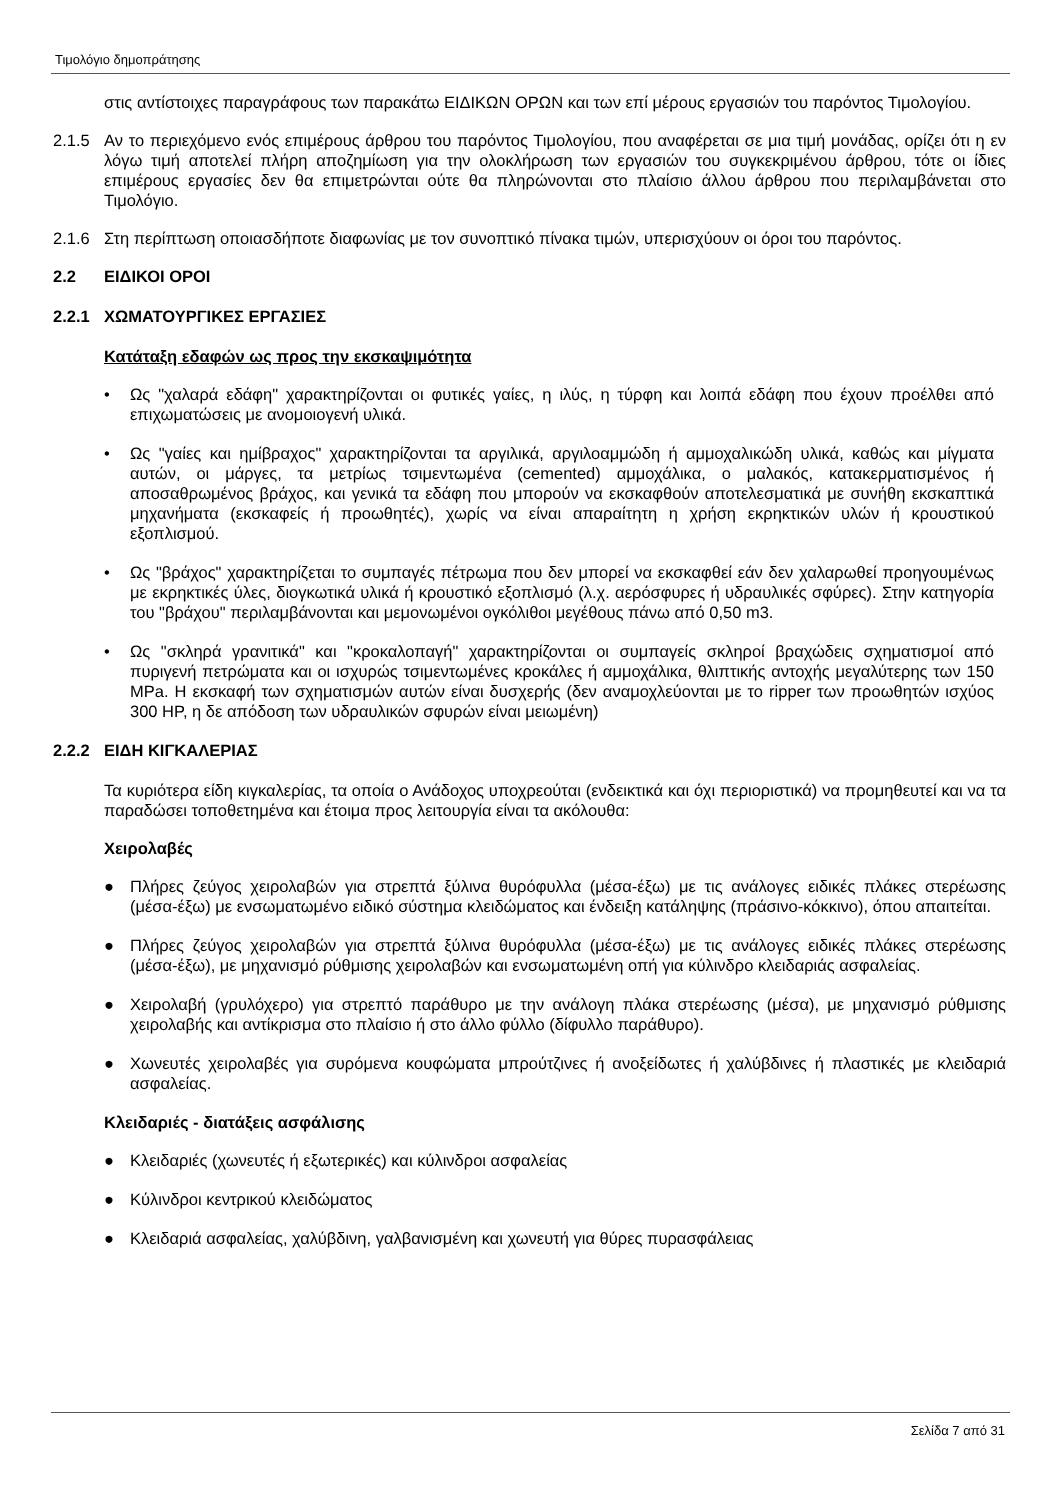Τιμολόγιο δημοπράτησης
στις αντίστοιχες παραγράφους των παρακάτω ΕΙΔΙΚΩΝ ΟΡΩΝ και των επί μέρους εργασιών του παρόντος Τιμολογίου.
2.1.5 Αν το περιεχόμενο ενός επιμέρους άρθρου του παρόντος Τιμολογίου, που αναφέρεται σε μια τιμή μονάδας, ορίζει ότι η εν λόγω τιμή αποτελεί πλήρη αποζημίωση για την ολοκλήρωση των εργασιών του συγκεκριμένου άρθρου, τότε οι ίδιες επιμέρους εργασίες δεν θα επιμετρώνται ούτε θα πληρώνονται στο πλαίσιο άλλου άρθρου που περιλαμβάνεται στο Τιμολόγιο.
2.1.6 Στη περίπτωση οποιασδήποτε διαφωνίας με τον συνοπτικό πίνακα τιμών, υπερισχύουν οι όροι του παρόντος.
2.2 ΕΙΔΙΚΟΙ ΟΡΟΙ
2.2.1 ΧΩΜΑΤΟΥΡΓΙΚΕΣ ΕΡΓΑΣΙΕΣ
Κατάταξη εδαφών ως προς την εκσκαψιμότητα
• Ως "χαλαρά εδάφη" χαρακτηρίζονται οι φυτικές γαίες, η ιλύς, η τύρφη και λοιπά εδάφη που έχουν προέλθει από επιχωματώσεις με ανομοιογενή υλικά.
• Ως "γαίες και ημίβραχος" χαρακτηρίζονται τα αργιλικά, αργιλοαμμώδη ή αμμοχαλικώδη υλικά, καθώς και μίγματα αυτών, οι μάργες, τα μετρίως τσιμεντωμένα (cemented) αμμοχάλικα, ο μαλακός, κατακερματισμένος ή αποσαθρωμένος βράχος, και γενικά τα εδάφη που μπορούν να εκσκαφθούν αποτελεσματικά με συνήθη εκσκαπτικά μηχανήματα (εκσκαφείς ή προωθητές), χωρίς να είναι απαραίτητη η χρήση εκρηκτικών υλών ή κρουστικού εξοπλισμού.
• Ως "βράχος" χαρακτηρίζεται το συμπαγές πέτρωμα που δεν μπορεί να εκσκαφθεί εάν δεν χαλαρωθεί προηγουμένως με εκρηκτικές ύλες, διογκωτικά υλικά ή κρουστικό εξοπλισμό (λ.χ. αερόσφυρες ή υδραυλικές σφύρες). Στην κατηγορία του "βράχου" περιλαμβάνονται και μεμονωμένοι ογκόλιθοι μεγέθους πάνω από 0,50 m3.
• Ως "σκληρά γρανιτικά" και "κροκαλοπαγή" χαρακτηρίζονται οι συμπαγείς σκληροί βραχώδεις σχηματισμοί από πυριγενή πετρώματα και οι ισχυρώς τσιμεντωμένες κροκάλες ή αμμοχάλικα, θλιπτικής αντοχής μεγαλύτερης των 150 MPa. Η εκσκαφή των σχηματισμών αυτών είναι δυσχερής (δεν αναμοχλεύονται με το ripper των προωθητών ισχύος 300 HP, η δε απόδοση των υδραυλικών σφυρών είναι μειωμένη)
2.2.2 ΕΙΔΗ ΚΙΓΚΑΛΕΡΙΑΣ
Τα κυριότερα είδη κιγκαλερίας, τα οποία ο Ανάδοχος υποχρεούται (ενδεικτικά και όχι περιοριστικά) να προμηθευτεί και να τα παραδώσει τοποθετημένα και έτοιμα προς λειτουργία είναι τα ακόλουθα:
Χειρολαβές
● Πλήρες ζεύγος χειρολαβών για στρεπτά ξύλινα θυρόφυλλα (μέσα-έξω) με τις ανάλογες ειδικές πλάκες στερέωσης (μέσα-έξω) με ενσωματωμένο ειδικό σύστημα κλειδώματος και ένδειξη κατάληψης (πράσινο-κόκκινο), όπου απαιτείται.
● Πλήρες ζεύγος χειρολαβών για στρεπτά ξύλινα θυρόφυλλα (μέσα-έξω) με τις ανάλογες ειδικές πλάκες στερέωσης (μέσα-έξω), με μηχανισμό ρύθμισης χειρολαβών και ενσωματωμένη οπή για κύλινδρο κλειδαριάς ασφαλείας.
● Χειρολαβή (γρυλόχερο) για στρεπτό παράθυρο με την ανάλογη πλάκα στερέωσης (μέσα), με μηχανισμό ρύθμισης χειρολαβής και αντίκρισμα στο πλαίσιο ή στο άλλο φύλλο (δίφυλλο παράθυρο).
● Χωνευτές χειρολαβές για συρόμενα κουφώματα μπρούτζινες ή ανοξείδωτες ή χαλύβδινες ή πλαστικές με κλειδαριά ασφαλείας.
Κλειδαριές - διατάξεις ασφάλισης
● Κλειδαριές (χωνευτές ή εξωτερικές) και κύλινδροι ασφαλείας
● Κύλινδροι κεντρικού κλειδώματος
● Κλειδαριά ασφαλείας, χαλύβδινη, γαλβανισμένη και χωνευτή για θύρες πυρασφάλειας
Σελίδα 7 από 31